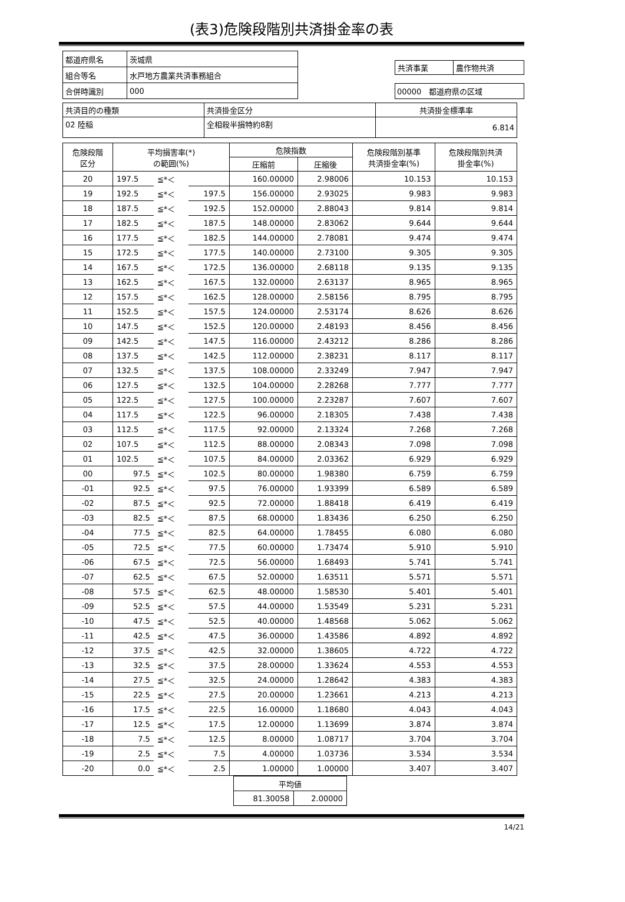(表3)危険段階別共済掛金率の表
| 都道府県名 | 茨城県 |
| 組合等名 | 水戸地方農業共済事務組合 |
| 合併時識別 | 000 |
| 共済事業 | 農作物共済 |
00000　都道府県の区域
| 共済目的の種類 | 共済掛金区分 | 共済掛金標準率 |
| 02 陸稲 | 全相殺半損特約8割 | 6.814 |
| 危険段階 区分 | 平均損害率(*) の範囲(%) | | | 危険指数 | | 危険段階別基準 共済掛金率(%) | 危険段階別共済 掛金率(%) |
| --- | --- | --- | --- | --- | --- | --- | --- |
| | | | | 圧縮前 | 圧縮後 | | |
| 20 | 197.5 | ≦*＜ | | 160.00000 | 2.98006 | 10.153 | 10.153 |
| 19 | 192.5 | ≦*＜ | 197.5 | 156.00000 | 2.93025 | 9.983 | 9.983 |
| 18 | 187.5 | ≦*＜ | 192.5 | 152.00000 | 2.88043 | 9.814 | 9.814 |
| 17 | 182.5 | ≦*＜ | 187.5 | 148.00000 | 2.83062 | 9.644 | 9.644 |
| 16 | 177.5 | ≦*＜ | 182.5 | 144.00000 | 2.78081 | 9.474 | 9.474 |
| 15 | 172.5 | ≦*＜ | 177.5 | 140.00000 | 2.73100 | 9.305 | 9.305 |
| 14 | 167.5 | ≦*＜ | 172.5 | 136.00000 | 2.68118 | 9.135 | 9.135 |
| 13 | 162.5 | ≦*＜ | 167.5 | 132.00000 | 2.63137 | 8.965 | 8.965 |
| 12 | 157.5 | ≦*＜ | 162.5 | 128.00000 | 2.58156 | 8.795 | 8.795 |
| 11 | 152.5 | ≦*＜ | 157.5 | 124.00000 | 2.53174 | 8.626 | 8.626 |
| 10 | 147.5 | ≦*＜ | 152.5 | 120.00000 | 2.48193 | 8.456 | 8.456 |
| 09 | 142.5 | ≦*＜ | 147.5 | 116.00000 | 2.43212 | 8.286 | 8.286 |
| 08 | 137.5 | ≦*＜ | 142.5 | 112.00000 | 2.38231 | 8.117 | 8.117 |
| 07 | 132.5 | ≦*＜ | 137.5 | 108.00000 | 2.33249 | 7.947 | 7.947 |
| 06 | 127.5 | ≦*＜ | 132.5 | 104.00000 | 2.28268 | 7.777 | 7.777 |
| 05 | 122.5 | ≦*＜ | 127.5 | 100.00000 | 2.23287 | 7.607 | 7.607 |
| 04 | 117.5 | ≦*＜ | 122.5 | 96.00000 | 2.18305 | 7.438 | 7.438 |
| 03 | 112.5 | ≦*＜ | 117.5 | 92.00000 | 2.13324 | 7.268 | 7.268 |
| 02 | 107.5 | ≦*＜ | 112.5 | 88.00000 | 2.08343 | 7.098 | 7.098 |
| 01 | 102.5 | ≦*＜ | 107.5 | 84.00000 | 2.03362 | 6.929 | 6.929 |
| 00 | 97.5 | ≦*＜ | 102.5 | 80.00000 | 1.98380 | 6.759 | 6.759 |
| -01 | 92.5 | ≦*＜ | 97.5 | 76.00000 | 1.93399 | 6.589 | 6.589 |
| -02 | 87.5 | ≦*＜ | 92.5 | 72.00000 | 1.88418 | 6.419 | 6.419 |
| -03 | 82.5 | ≦*＜ | 87.5 | 68.00000 | 1.83436 | 6.250 | 6.250 |
| -04 | 77.5 | ≦*＜ | 82.5 | 64.00000 | 1.78455 | 6.080 | 6.080 |
| -05 | 72.5 | ≦*＜ | 77.5 | 60.00000 | 1.73474 | 5.910 | 5.910 |
| -06 | 67.5 | ≦*＜ | 72.5 | 56.00000 | 1.68493 | 5.741 | 5.741 |
| -07 | 62.5 | ≦*＜ | 67.5 | 52.00000 | 1.63511 | 5.571 | 5.571 |
| -08 | 57.5 | ≦*＜ | 62.5 | 48.00000 | 1.58530 | 5.401 | 5.401 |
| -09 | 52.5 | ≦*＜ | 57.5 | 44.00000 | 1.53549 | 5.231 | 5.231 |
| -10 | 47.5 | ≦*＜ | 52.5 | 40.00000 | 1.48568 | 5.062 | 5.062 |
| -11 | 42.5 | ≦*＜ | 47.5 | 36.00000 | 1.43586 | 4.892 | 4.892 |
| -12 | 37.5 | ≦*＜ | 42.5 | 32.00000 | 1.38605 | 4.722 | 4.722 |
| -13 | 32.5 | ≦*＜ | 37.5 | 28.00000 | 1.33624 | 4.553 | 4.553 |
| -14 | 27.5 | ≦*＜ | 32.5 | 24.00000 | 1.28642 | 4.383 | 4.383 |
| -15 | 22.5 | ≦*＜ | 27.5 | 20.00000 | 1.23661 | 4.213 | 4.213 |
| -16 | 17.5 | ≦*＜ | 22.5 | 16.00000 | 1.18680 | 4.043 | 4.043 |
| -17 | 12.5 | ≦*＜ | 17.5 | 12.00000 | 1.13699 | 3.874 | 3.874 |
| -18 | 7.5 | ≦*＜ | 12.5 | 8.00000 | 1.08717 | 3.704 | 3.704 |
| -19 | 2.5 | ≦*＜ | 7.5 | 4.00000 | 1.03736 | 3.534 | 3.534 |
| -20 | 0.0 | ≦*＜ | 2.5 | 1.00000 | 1.00000 | 3.407 | 3.407 |
| 平均値 | |
| 81.30058 | 2.00000 |
14/21